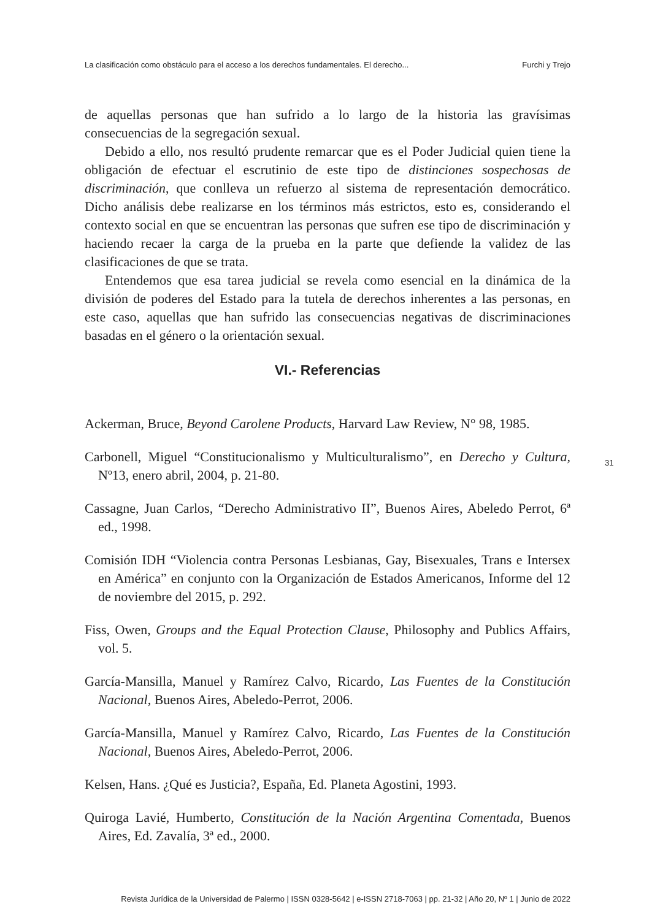La clasificación como obstáculo para el acceso a los derechos fundamentales. El derecho... Furchi y Trejo
de aquellas personas que han sufrido a lo largo de la historia las gravísimas consecuencias de la segregación sexual.
Debido a ello, nos resultó prudente remarcar que es el Poder Judicial quien tiene la obligación de efectuar el escrutinio de este tipo de distinciones sospechosas de discriminación, que conlleva un refuerzo al sistema de representación democrático. Dicho análisis debe realizarse en los términos más estrictos, esto es, considerando el contexto social en que se encuentran las personas que sufren ese tipo de discriminación y haciendo recaer la carga de la prueba en la parte que defiende la validez de las clasificaciones de que se trata.
Entendemos que esa tarea judicial se revela como esencial en la dinámica de la división de poderes del Estado para la tutela de derechos inherentes a las personas, en este caso, aquellas que han sufrido las consecuencias negativas de discriminaciones basadas en el género o la orientación sexual.
VI.- Referencias
Ackerman, Bruce, Beyond Carolene Products, Harvard Law Review, N° 98, 1985.
Carbonell, Miguel “Constitucionalismo y Multiculturalismo”, en Derecho y Cultura, Nº13, enero abril, 2004, p. 21-80.
Cassagne, Juan Carlos, “Derecho Administrativo II”, Buenos Aires, Abeledo Perrot, 6ª ed., 1998.
Comisión IDH “Violencia contra Personas Lesbianas, Gay, Bisexuales, Trans e Intersex en América” en conjunto con la Organización de Estados Americanos, Informe del 12 de noviembre del 2015, p. 292.
Fiss, Owen, Groups and the Equal Protection Clause, Philosophy and Publics Affairs, vol. 5.
García-Mansilla, Manuel y Ramírez Calvo, Ricardo, Las Fuentes de la Constitución Nacional, Buenos Aires, Abeledo-Perrot, 2006.
García-Mansilla, Manuel y Ramírez Calvo, Ricardo, Las Fuentes de la Constitución Nacional, Buenos Aires, Abeledo-Perrot, 2006.
Kelsen, Hans. ¿Qué es Justicia?, España, Ed. Planeta Agostini, 1993.
Quiroga Lavié, Humberto, Constitución de la Nación Argentina Comentada, Buenos Aires, Ed. Zavalía, 3ª ed., 2000.
31
Revista Jurídica de la Universidad de Palermo | ISSN 0328-5642 | e-ISSN 2718-7063 | pp. 21-32 | Año 20, Nº 1 | Junio de 2022